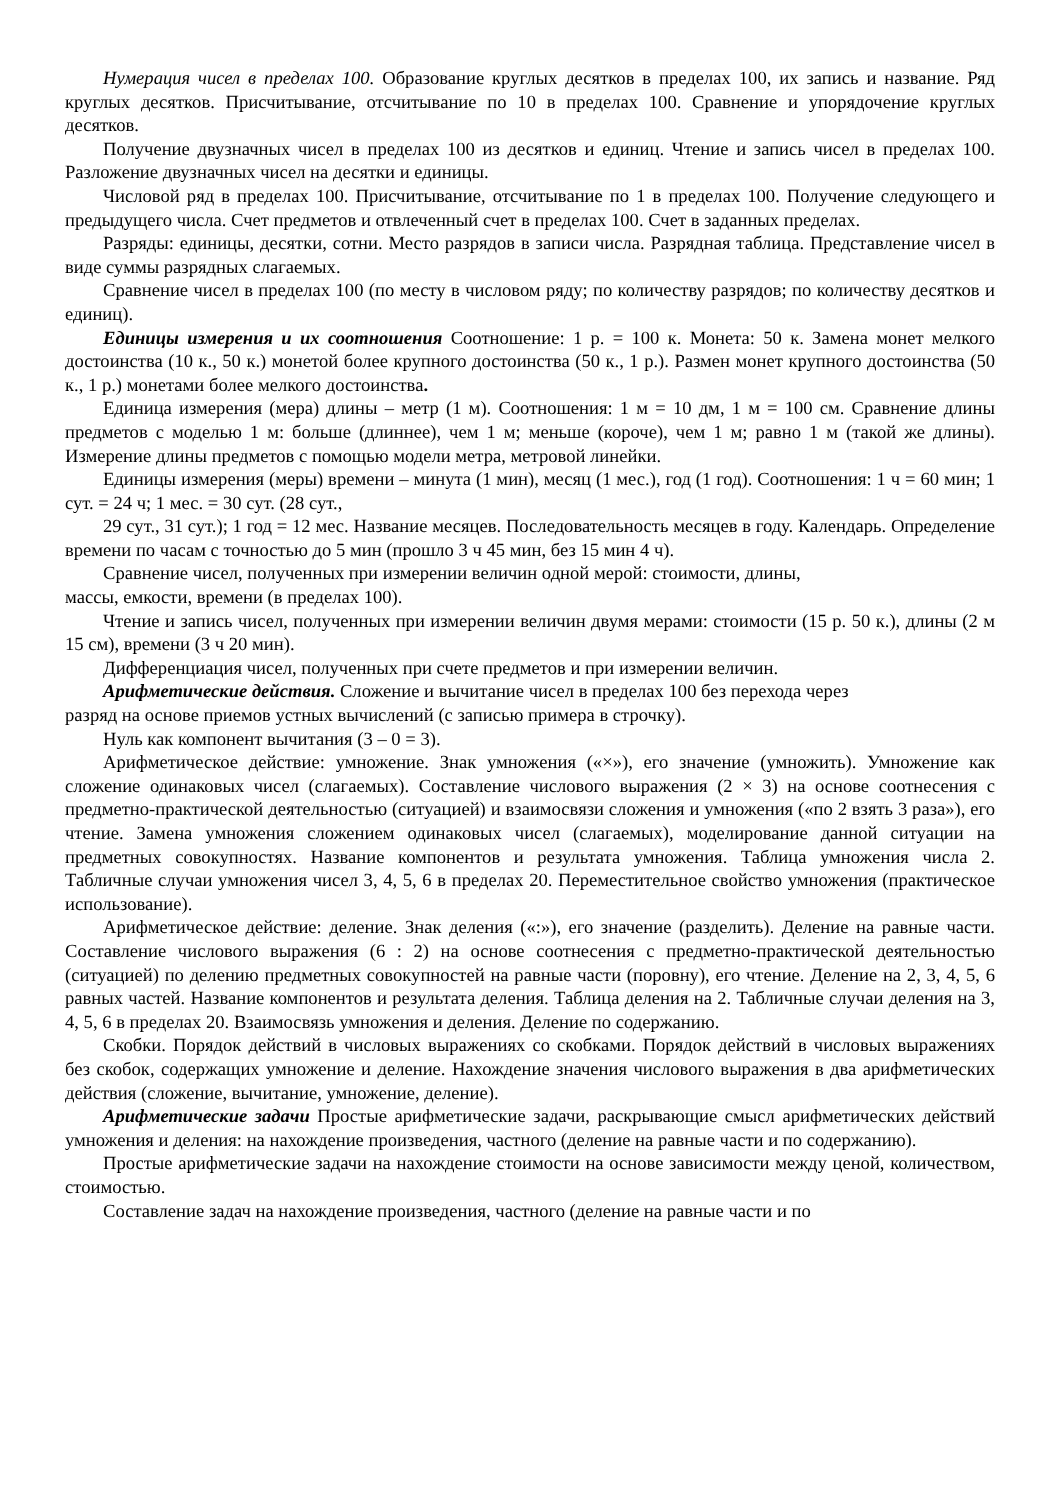Нумерация чисел в пределах 100. Образование круглых десятков в пределах 100, их запись и название. Ряд круглых десятков. Присчитывание, отсчитывание по 10 в пределах 100. Сравнение и упорядочение круглых десятков.
Получение двузначных чисел в пределах 100 из десятков и единиц. Чтение и запись чисел в пределах 100. Разложение двузначных чисел на десятки и единицы.
Числовой ряд в пределах 100. Присчитывание, отсчитывание по 1 в пределах 100. Получение следующего и предыдущего числа. Счет предметов и отвлеченный счет в пределах 100. Счет в заданных пределах.
Разряды: единицы, десятки, сотни. Место разрядов в записи числа. Разрядная таблица. Представление чисел в виде суммы разрядных слагаемых.
Сравнение чисел в пределах 100 (по месту в числовом ряду; по количеству разрядов; по количеству десятков и единиц).
Единицы измерения и их соотношения Соотношение: 1 р. = 100 к. Монета: 50 к. Замена монет мелкого достоинства (10 к., 50 к.) монетой более крупного достоинства (50 к., 1 р.). Размен монет крупного достоинства (50 к., 1 р.) монетами более мелкого достоинства.
Единица измерения (мера) длины – метр (1 м). Соотношения: 1 м = 10 дм, 1 м = 100 см. Сравнение длины предметов с моделью 1 м: больше (длиннее), чем 1 м; меньше (короче), чем 1 м; равно 1 м (такой же длины). Измерение длины предметов с помощью модели метра, метровой линейки.
Единицы измерения (меры) времени – минута (1 мин), месяц (1 мес.), год (1 год). Соотношения: 1 ч = 60 мин; 1 сут. = 24 ч; 1 мес. = 30 сут. (28 сут.,
29 сут., 31 сут.); 1 год = 12 мес. Название месяцев. Последовательность месяцев в году. Календарь. Определение времени по часам с точностью до 5 мин (прошло 3 ч 45 мин, без 15 мин 4 ч).
Сравнение чисел, полученных при измерении величин одной мерой: стоимости, длины,
массы, емкости, времени (в пределах 100).
Чтение и запись чисел, полученных при измерении величин двумя мерами: стоимости (15 р. 50 к.), длины (2 м 15 см), времени (3 ч 20 мин).
Дифференциация чисел, полученных при счете предметов и при измерении величин.
Арифметические действия. Сложение и вычитание чисел в пределах 100 без перехода через
разряд на основе приемов устных вычислений (с записью примера в строчку).
Нуль как компонент вычитания (3 – 0 = 3).
Арифметическое действие: умножение. Знак умножения («×»), его значение (умножить). Умножение как сложение одинаковых чисел (слагаемых). Составление числового выражения (2 × 3) на основе соотнесения с предметно-практической деятельностью (ситуацией) и взаимосвязи сложения и умножения («по 2 взять 3 раза»), его чтение. Замена умножения сложением одинаковых чисел (слагаемых), моделирование данной ситуации на предметных совокупностях. Название компонентов и результата умножения. Таблица умножения числа 2. Табличные случаи умножения чисел 3, 4, 5, 6 в пределах 20. Переместительное свойство умножения (практическое использование).
Арифметическое действие: деление. Знак деления («:»), его значение (разделить). Деление на равные части. Составление числового выражения (6 : 2) на основе соотнесения с предметно-практической деятельностью (ситуацией) по делению предметных совокупностей на равные части (поровну), его чтение. Деление на 2, 3, 4, 5, 6 равных частей. Название компонентов и результата деления. Таблица деления на 2. Табличные случаи деления на 3, 4, 5, 6 в пределах 20. Взаимосвязь умножения и деления. Деление по содержанию.
Скобки. Порядок действий в числовых выражениях со скобками. Порядок действий в числовых выражениях без скобок, содержащих умножение и деление. Нахождение значения числового выражения в два арифметических действия (сложение, вычитание, умножение, деление).
Арифметические задачи Простые арифметические задачи, раскрывающие смысл арифметических действий умножения и деления: на нахождение произведения, частного (деление на равные части и по содержанию).
Простые арифметические задачи на нахождение стоимости на основе зависимости между ценой, количеством, стоимостью.
Составление задач на нахождение произведения, частного (деление на равные части и по